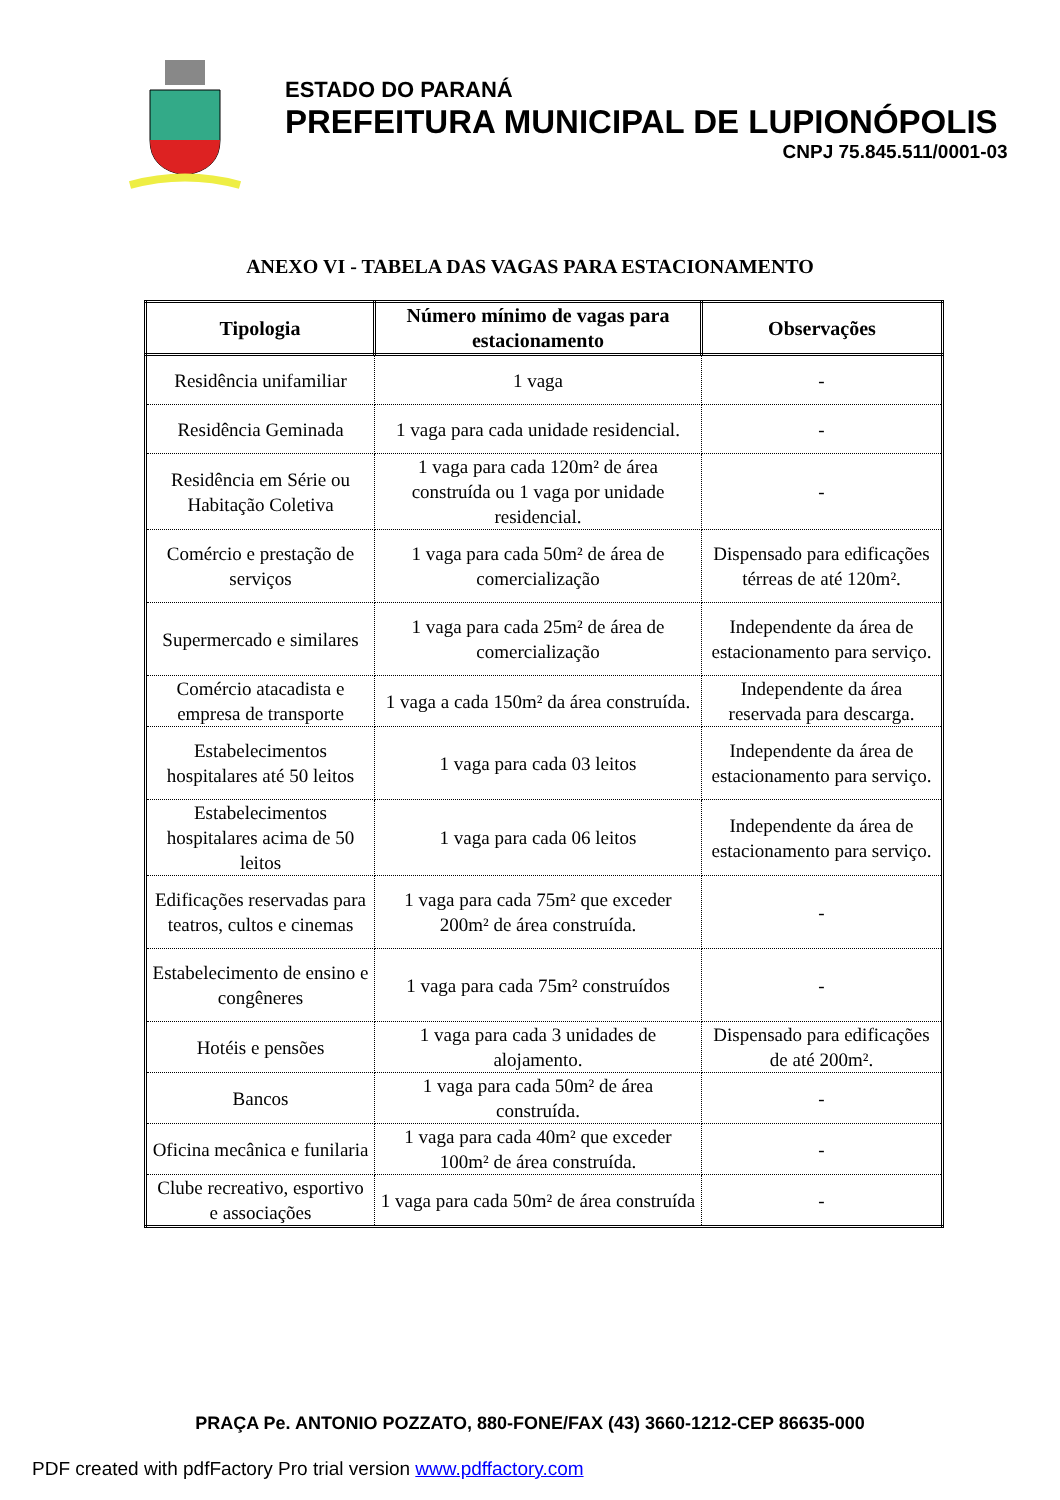ESTADO DO PARANÁ
PREFEITURA MUNICIPAL DE LUPIONÓPOLIS
CNPJ 75.845.511/0001-03
ANEXO VI - TABELA DAS VAGAS PARA ESTACIONAMENTO
| Tipologia | Número mínimo de vagas para estacionamento | Observações |
| --- | --- | --- |
| Residência unifamiliar | 1 vaga | - |
| Residência Geminada | 1 vaga para cada unidade residencial. | - |
| Residência em Série ou Habitação Coletiva | 1 vaga para cada 120m² de área construída ou 1 vaga por unidade residencial. | - |
| Comércio e prestação de serviços | 1 vaga para cada 50m² de área de comercialização | Dispensado para edificações térreas de até 120m². |
| Supermercado e similares | 1 vaga para cada 25m² de área de comercialização | Independente da área de estacionamento para serviço. |
| Comércio atacadista e empresa de transporte | 1 vaga a cada 150m² da área construída. | Independente da área reservada para descarga. |
| Estabelecimentos hospitalares até 50 leitos | 1 vaga para cada 03 leitos | Independente da área de estacionamento para serviço. |
| Estabelecimentos hospitalares acima de 50 leitos | 1 vaga para cada 06 leitos | Independente da área de estacionamento para serviço. |
| Edificações reservadas para teatros, cultos e cinemas | 1 vaga para cada 75m² que exceder 200m² de área construída. | - |
| Estabelecimento de ensino e congêneres | 1 vaga para cada 75m² construídos | - |
| Hotéis e pensões | 1 vaga para cada 3 unidades de alojamento. | Dispensado para edificações de até 200m². |
| Bancos | 1 vaga para cada 50m² de área construída. | - |
| Oficina mecânica e funilaria | 1 vaga para cada 40m² que exceder 100m² de área construída. | - |
| Clube recreativo, esportivo e associações | 1 vaga para cada 50m² de área construída | - |
PRAÇA Pe. ANTONIO POZZATO, 880-FONE/FAX (43) 3660-1212-CEP 86635-000
PDF created with pdfFactory Pro trial version www.pdffactory.com